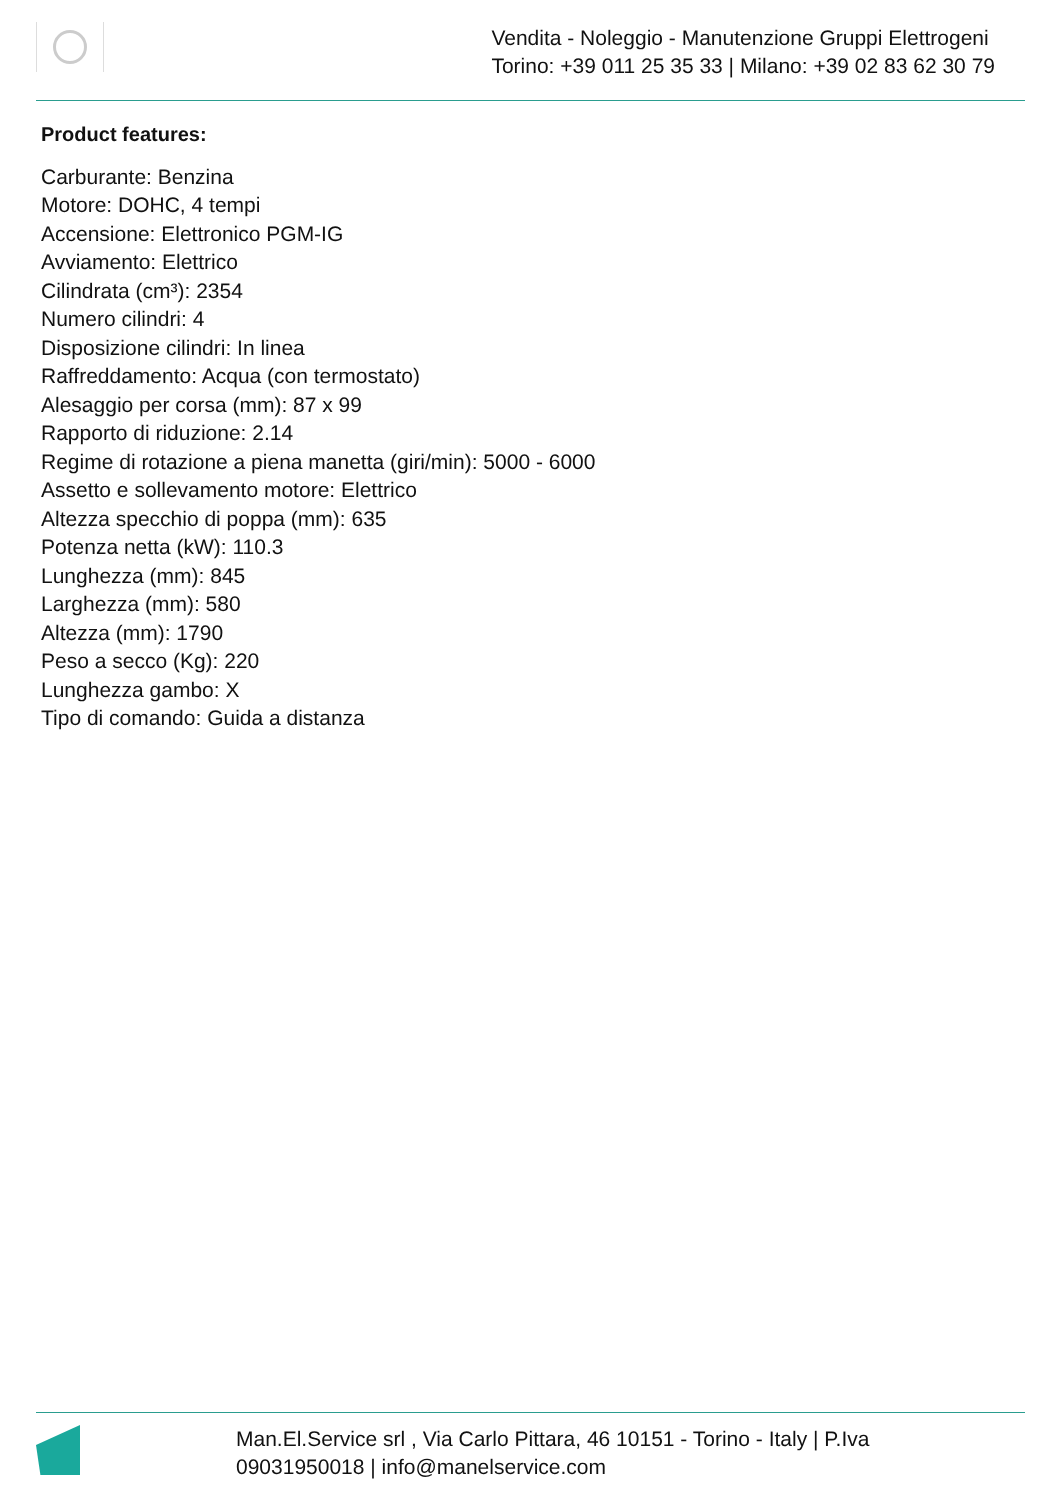Vendita - Noleggio - Manutenzione Gruppi Elettrogeni
Torino: +39 011 25 35 33 | Milano: +39 02 83 62 30 79
Product features:
Carburante: Benzina
Motore: DOHC, 4 tempi
Accensione: Elettronico PGM-IG
Avviamento: Elettrico
Cilindrata (cm³): 2354
Numero cilindri: 4
Disposizione cilindri: In linea
Raffreddamento: Acqua (con termostato)
Alesaggio per corsa (mm): 87 x 99
Rapporto di riduzione: 2.14
Regime di rotazione a piena manetta (giri/min): 5000 - 6000
Assetto e sollevamento motore: Elettrico
Altezza specchio di poppa (mm): 635
Potenza netta (kW): 110.3
Lunghezza (mm): 845
Larghezza (mm): 580
Altezza (mm): 1790
Peso a secco (Kg): 220
Lunghezza gambo: X
Tipo di comando: Guida a distanza
Man.El.Service srl , Via Carlo Pittara, 46 10151 - Torino - Italy | P.Iva
09031950018 | info@manelservice.com